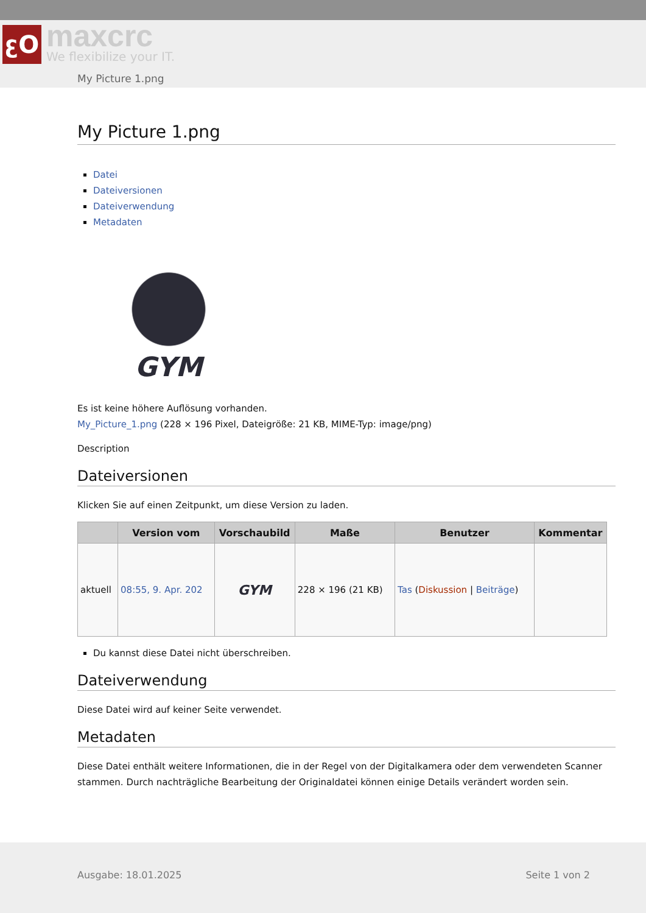ꜫO
maxcrc
We flexibilize your IT.
My Picture 1.png
My Picture 1.png
Datei
Dateiversionen
Dateiverwendung
Metadaten
GYM
Es ist keine höhere Auflösung vorhanden.
My_Picture_1.png (228 × 196 Pixel, Dateigröße: 21 KB, MIME-Typ: image/png)
Description
Dateiversionen
Klicken Sie auf einen Zeitpunkt, um diese Version zu laden.
| | Version vom | Vorschaubild | Maße | Benutzer | Kommentar |
| --- | --- | --- | --- | --- | --- |
| aktuell | 08:55, 9. Apr. 202 | GYM | 228 × 196 (21 KB) | Tas ( Diskussion / Beiträge ) | |
Du kannst diese Datei nicht überschreiben.
Dateiverwendung
Diese Datei wird auf keiner Seite verwendet.
Metadaten
Diese Datei enthält weitere Informationen, die in der Regel von der Digitalkamera oder dem verwendeten Scanner stammen. Durch nachträgliche Bearbeitung der Originaldatei können einige Details verändert worden sein.
Ausgabe: 18.01.2025 Seite 1 von 2